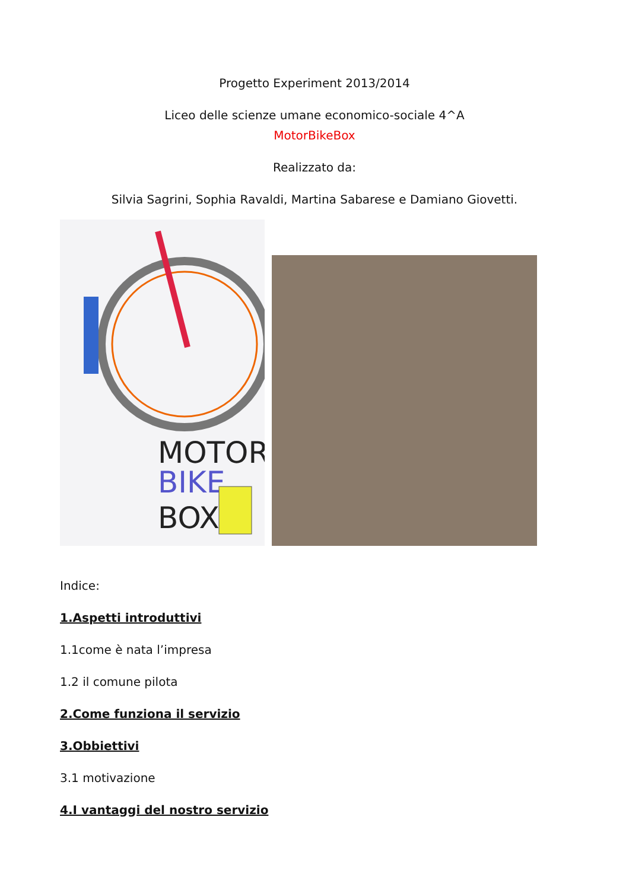Progetto Experiment 2013/2014
Liceo delle scienze umane economico-sociale 4^A
MotorBikeBox
Realizzato da:
Silvia Sagrini, Sophia Ravaldi, Martina Sabarese e Damiano Giovetti.
MOTOR
BIKE
BOX
Indice:
1.Aspetti introduttivi
1.1come è nata l’impresa
1.2 il comune pilota
2.Come funziona il servizio
3.Obbiettivi
3.1 motivazione
4.I vantaggi del nostro servizio